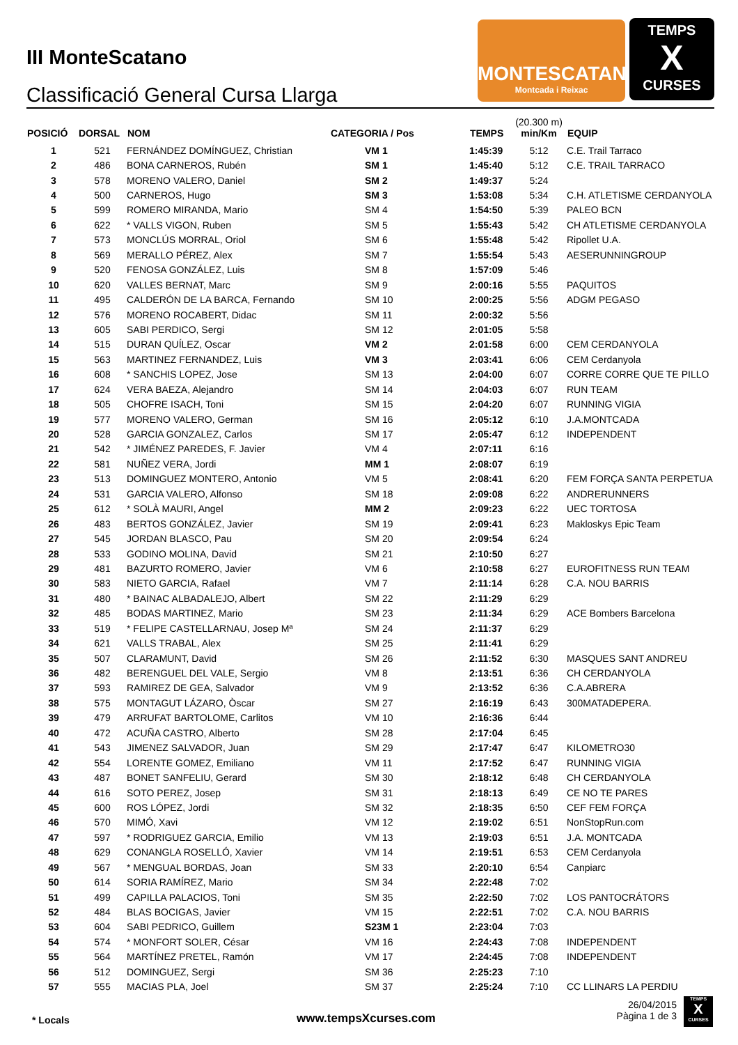III MonteScatano
Classificació General Cursa Llarga
MONTESCATANO
Montcada i Reixac
TEMPS
X
CURSES
| POSICIÓ | DORSAL | NOM | CATEGORIA / Pos | TEMPS | (20.300 m) min/Km | EQUIP |
| --- | --- | --- | --- | --- | --- | --- |
| 1 | 521 | FERNÁNDEZ DOMÍNGUEZ, Christian | VM 1 | 1:45:39 | 5:12 | C.E. Trail Tarraco |
| 2 | 486 | BONA CARNEROS, Rubén | SM 1 | 1:45:40 | 5:12 | C.E. TRAIL TARRACO |
| 3 | 578 | MORENO VALERO, Daniel | SM 2 | 1:49:37 | 5:24 | |
| 4 | 500 | CARNEROS, Hugo | SM 3 | 1:53:08 | 5:34 | C.H. ATLETISME CERDANYOLA |
| 5 | 599 | ROMERO MIRANDA, Mario | SM 4 | 1:54:50 | 5:39 | PALEO BCN |
| 6 | 622 | * VALLS VIGON, Ruben | SM 5 | 1:55:43 | 5:42 | CH ATLETISME CERDANYOLA |
| 7 | 573 | MONCLÚS MORRAL, Oriol | SM 6 | 1:55:48 | 5:42 | Ripollet U.A. |
| 8 | 569 | MERALLO PÉREZ, Alex | SM 7 | 1:55:54 | 5:43 | AESERUNNINGROUP |
| 9 | 520 | FENOSA GONZÁLEZ, Luis | SM 8 | 1:57:09 | 5:46 | |
| 10 | 620 | VALLES BERNAT, Marc | SM 9 | 2:00:16 | 5:55 | PAQUITOS |
| 11 | 495 | CALDERÓN DE LA BARCA, Fernando | SM 10 | 2:00:25 | 5:56 | ADGM PEGASO |
| 12 | 576 | MORENO ROCABERT, Didac | SM 11 | 2:00:32 | 5:56 | |
| 13 | 605 | SABI PERDICO, Sergi | SM 12 | 2:01:05 | 5:58 | |
| 14 | 515 | DURAN QUÍLEZ, Oscar | VM 2 | 2:01:58 | 6:00 | CEM CERDANYOLA |
| 15 | 563 | MARTINEZ FERNANDEZ, Luis | VM 3 | 2:03:41 | 6:06 | CEM Cerdanyola |
| 16 | 608 | * SANCHIS LOPEZ, Jose | SM 13 | 2:04:00 | 6:07 | CORRE CORRE QUE TE PILLO |
| 17 | 624 | VERA BAEZA, Alejandro | SM 14 | 2:04:03 | 6:07 | RUN TEAM |
| 18 | 505 | CHOFRE ISACH, Toni | SM 15 | 2:04:20 | 6:07 | RUNNING VIGIA |
| 19 | 577 | MORENO VALERO, German | SM 16 | 2:05:12 | 6:10 | J.A.MONTCADA |
| 20 | 528 | GARCIA GONZALEZ, Carlos | SM 17 | 2:05:47 | 6:12 | INDEPENDENT |
| 21 | 542 | * JIMÉNEZ PAREDES, F. Javier | VM 4 | 2:07:11 | 6:16 | |
| 22 | 581 | NUÑEZ VERA, Jordi | MM 1 | 2:08:07 | 6:19 | |
| 23 | 513 | DOMINGUEZ MONTERO, Antonio | VM 5 | 2:08:41 | 6:20 | FEM FORÇA SANTA PERPETUA |
| 24 | 531 | GARCIA VALERO, Alfonso | SM 18 | 2:09:08 | 6:22 | ANDRERUNNERS |
| 25 | 612 | * SOLÀ MAURI, Angel | MM 2 | 2:09:23 | 6:22 | UEC TORTOSA |
| 26 | 483 | BERTOS GONZÁLEZ, Javier | SM 19 | 2:09:41 | 6:23 | Makloskys Epic Team |
| 27 | 545 | JORDAN BLASCO, Pau | SM 20 | 2:09:54 | 6:24 | |
| 28 | 533 | GODINO MOLINA, David | SM 21 | 2:10:50 | 6:27 | |
| 29 | 481 | BAZURTO ROMERO, Javier | VM 6 | 2:10:58 | 6:27 | EUROFITNESS RUN TEAM |
| 30 | 583 | NIETO GARCIA, Rafael | VM 7 | 2:11:14 | 6:28 | C.A. NOU BARRIS |
| 31 | 480 | * BAINAC ALBADALEJO, Albert | SM 22 | 2:11:29 | 6:29 | |
| 32 | 485 | BODAS MARTINEZ, Mario | SM 23 | 2:11:34 | 6:29 | ACE Bombers Barcelona |
| 33 | 519 | * FELIPE CASTELLARNAU, Josep Mª | SM 24 | 2:11:37 | 6:29 | |
| 34 | 621 | VALLS TRABAL, Alex | SM 25 | 2:11:41 | 6:29 | |
| 35 | 507 | CLARAMUNT, David | SM 26 | 2:11:52 | 6:30 | MASQUES SANT ANDREU |
| 36 | 482 | BERENGUEL DEL VALE, Sergio | VM 8 | 2:13:51 | 6:36 | CH CERDANYOLA |
| 37 | 593 | RAMIREZ DE GEA, Salvador | VM 9 | 2:13:52 | 6:36 | C.A.ABRERA |
| 38 | 575 | MONTAGUT LÁZARO, Òscar | SM 27 | 2:16:19 | 6:43 | 300MATADEPERA. |
| 39 | 479 | ARRUFAT BARTOLOME, Carlitos | VM 10 | 2:16:36 | 6:44 | |
| 40 | 472 | ACUÑA CASTRO, Alberto | SM 28 | 2:17:04 | 6:45 | |
| 41 | 543 | JIMENEZ SALVADOR, Juan | SM 29 | 2:17:47 | 6:47 | KILOMETRO30 |
| 42 | 554 | LORENTE GOMEZ, Emiliano | VM 11 | 2:17:52 | 6:47 | RUNNING VIGIA |
| 43 | 487 | BONET SANFELIU, Gerard | SM 30 | 2:18:12 | 6:48 | CH CERDANYOLA |
| 44 | 616 | SOTO PEREZ, Josep | SM 31 | 2:18:13 | 6:49 | CE NO TE PARES |
| 45 | 600 | ROS LÓPEZ, Jordi | SM 32 | 2:18:35 | 6:50 | CEF FEM FORÇA |
| 46 | 570 | MIMÓ, Xavi | VM 12 | 2:19:02 | 6:51 | NonStopRun.com |
| 47 | 597 | * RODRIGUEZ GARCIA, Emilio | VM 13 | 2:19:03 | 6:51 | J.A. MONTCADA |
| 48 | 629 | CONANGLA ROSELLÓ, Xavier | VM 14 | 2:19:51 | 6:53 | CEM Cerdanyola |
| 49 | 567 | * MENGUAL BORDAS, Joan | SM 33 | 2:20:10 | 6:54 | Canpiarc |
| 50 | 614 | SORIA RAMÍREZ, Mario | SM 34 | 2:22:48 | 7:02 | |
| 51 | 499 | CAPILLA PALACIOS, Toni | SM 35 | 2:22:50 | 7:02 | LOS PANTOCRÁTORS |
| 52 | 484 | BLAS BOCIGAS, Javier | VM 15 | 2:22:51 | 7:02 | C.A. NOU BARRIS |
| 53 | 604 | SABI PEDRICO, Guillem | S23M 1 | 2:23:04 | 7:03 | |
| 54 | 574 | * MONFORT SOLER, César | VM 16 | 2:24:43 | 7:08 | INDEPENDENT |
| 55 | 564 | MARTÍNEZ PRETEL, Ramón | VM 17 | 2:24:45 | 7:08 | INDEPENDENT |
| 56 | 512 | DOMINGUEZ, Sergi | SM 36 | 2:25:23 | 7:10 | |
| 57 | 555 | MACIAS PLA, Joel | SM 37 | 2:25:24 | 7:10 | CC LLINARS LA PERDIU |
* Locals www.tempsXcurses.com
26/04/2015
Pàgina 1 de 3
TEMPS
X
CURSES